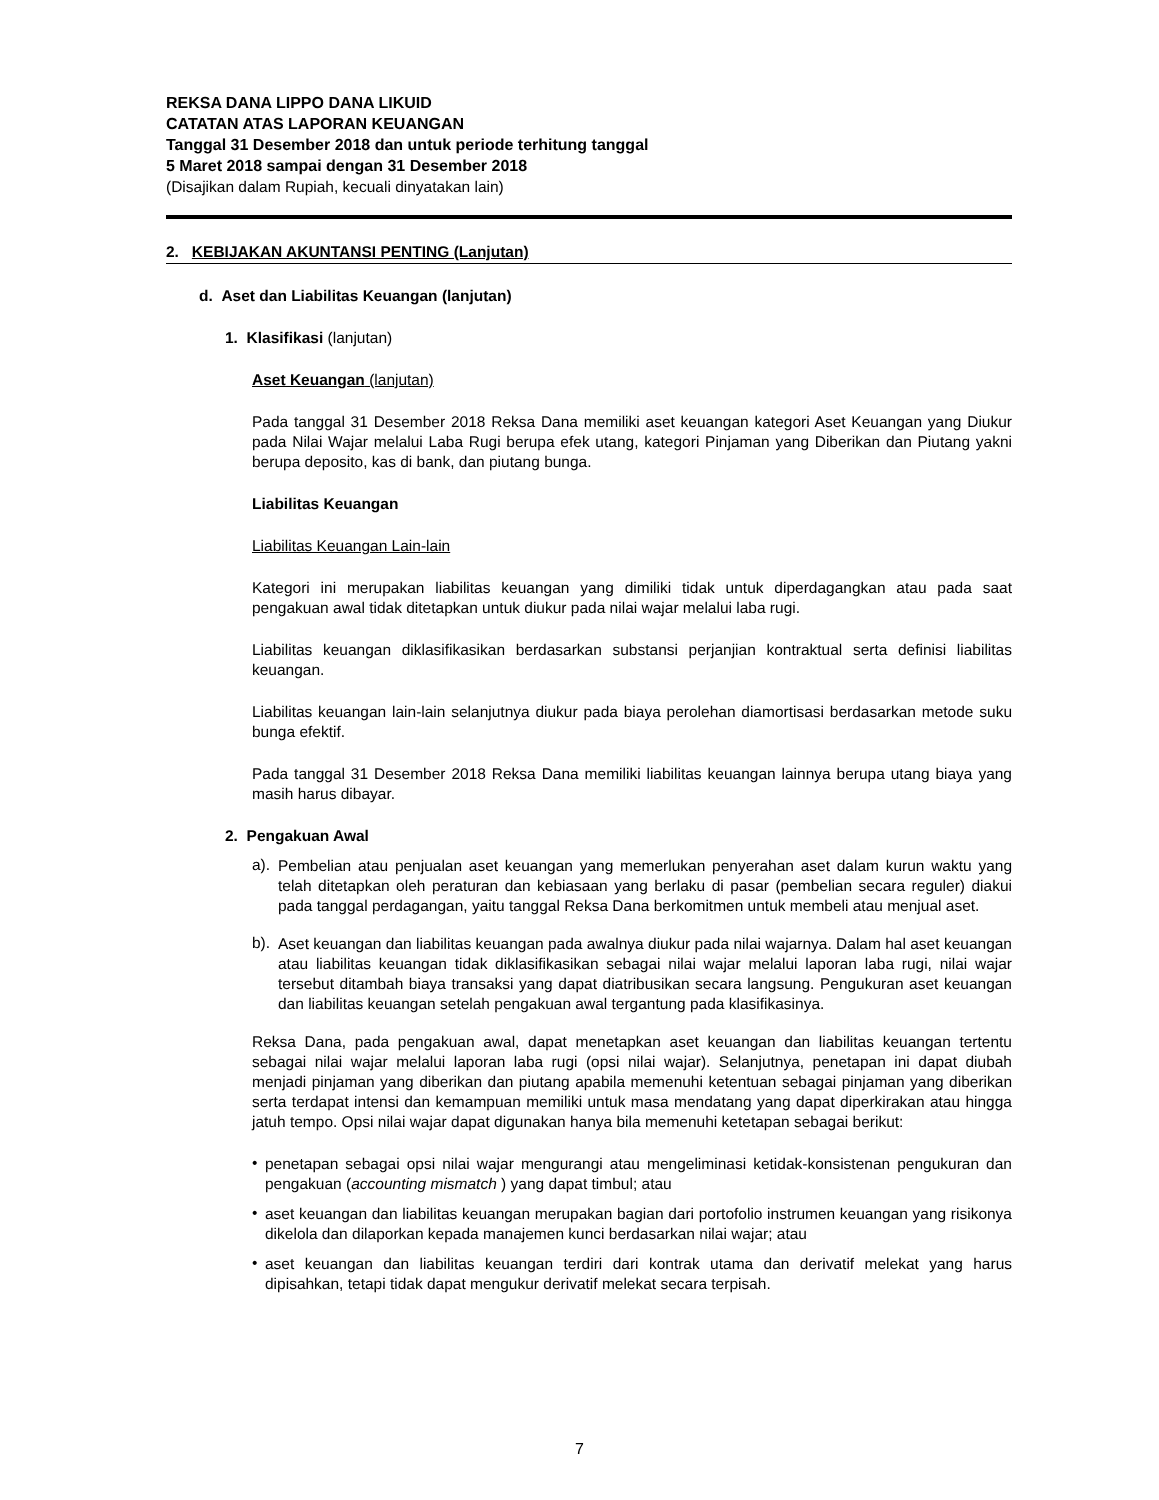REKSA DANA LIPPO DANA LIKUID
CATATAN ATAS LAPORAN KEUANGAN
Tanggal 31 Desember 2018 dan untuk periode terhitung tanggal
5 Maret 2018 sampai dengan 31 Desember 2018
(Disajikan dalam Rupiah, kecuali dinyatakan lain)
2. KEBIJAKAN AKUNTANSI PENTING (Lanjutan)
d. Aset dan Liabilitas Keuangan (lanjutan)
1. Klasifikasi (lanjutan)
Aset Keuangan (lanjutan)
Pada tanggal 31 Desember 2018 Reksa Dana memiliki aset keuangan kategori Aset Keuangan yang Diukur pada Nilai Wajar melalui Laba Rugi berupa efek utang, kategori Pinjaman yang Diberikan dan Piutang yakni berupa deposito, kas di bank, dan piutang bunga.
Liabilitas Keuangan
Liabilitas Keuangan Lain-lain
Kategori ini merupakan liabilitas keuangan yang dimiliki tidak untuk diperdagangkan atau pada saat pengakuan awal tidak ditetapkan untuk diukur pada nilai wajar melalui laba rugi.
Liabilitas keuangan diklasifikasikan berdasarkan substansi perjanjian kontraktual serta definisi liabilitas keuangan.
Liabilitas keuangan lain-lain selanjutnya diukur pada biaya perolehan diamortisasi berdasarkan metode suku bunga efektif.
Pada tanggal 31 Desember 2018 Reksa Dana memiliki liabilitas keuangan lainnya berupa utang biaya yang masih harus dibayar.
2. Pengakuan Awal
a).
Pembelian atau penjualan aset keuangan yang memerlukan penyerahan aset dalam kurun waktu yang telah ditetapkan oleh peraturan dan kebiasaan yang berlaku di pasar (pembelian secara reguler) diakui pada tanggal perdagangan, yaitu tanggal Reksa Dana berkomitmen untuk membeli atau menjual aset.
b).
Aset keuangan dan liabilitas keuangan pada awalnya diukur pada nilai wajarnya. Dalam hal aset keuangan atau liabilitas keuangan tidak diklasifikasikan sebagai nilai wajar melalui laporan laba rugi, nilai wajar tersebut ditambah biaya transaksi yang dapat diatribusikan secara langsung. Pengukuran aset keuangan dan liabilitas keuangan setelah pengakuan awal tergantung pada klasifikasinya.
Reksa Dana, pada pengakuan awal, dapat menetapkan aset keuangan dan liabilitas keuangan tertentu sebagai nilai wajar melalui laporan laba rugi (opsi nilai wajar). Selanjutnya, penetapan ini dapat diubah menjadi pinjaman yang diberikan dan piutang apabila memenuhi ketentuan sebagai pinjaman yang diberikan serta terdapat intensi dan kemampuan memiliki untuk masa mendatang yang dapat diperkirakan atau hingga jatuh tempo. Opsi nilai wajar dapat digunakan hanya bila memenuhi ketetapan sebagai berikut:
•
penetapan sebagai opsi nilai wajar mengurangi atau mengeliminasi ketidak-konsistenan pengukuran dan pengakuan (accounting mismatch ) yang dapat timbul; atau
•
aset keuangan dan liabilitas keuangan merupakan bagian dari portofolio instrumen keuangan yang risikonya dikelola dan dilaporkan kepada manajemen kunci berdasarkan nilai wajar; atau
•
aset keuangan dan liabilitas keuangan terdiri dari kontrak utama dan derivatif melekat yang harus dipisahkan, tetapi tidak dapat mengukur derivatif melekat secara terpisah.
7